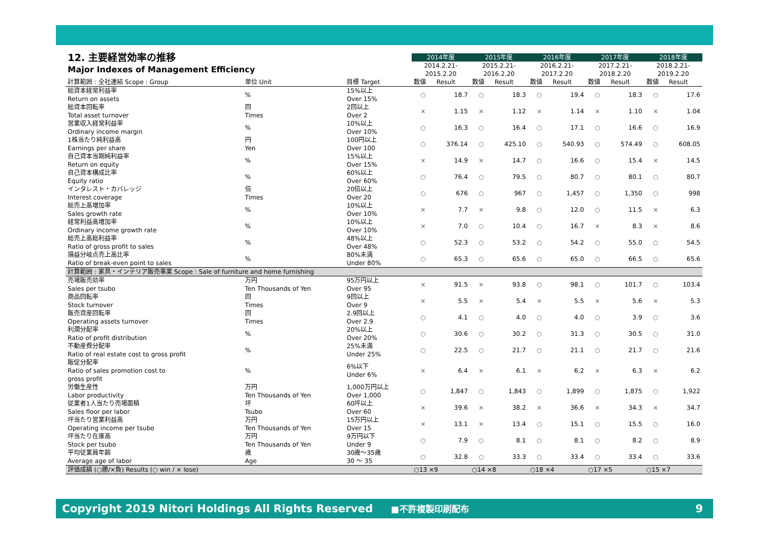| 12. 主要経営効率の推移 | | | 2014年度 | | 2015年度 | | 2016年度 | | 2017年度 | | 2018年度 | |
| Major Indexes of Management Efficiency | | | 2014.2.21- 2015.2.20 | | 2015.2.21- 2016.2.20 | | 2016.2.21- 2017.2.20 | | 2017.2.21- 2018.2.20 | | 2018.2.21- 2019.2.20 | |
| 計算範囲 : 全社連結 Scope : Group | 単位 Unit | 目標 Target | 数値 | Result | 数値 | Result | 数値 | Result | 数値 | Result | 数値 | Result |
| 総資本経常利益率 Return on assets | % | 15%以上 Over 15% | ○ | 18.7 | ○ | 18.3 | ○ | 19.4 | ○ | 18.3 | ○ | 17.6 |
| 総資本回転率 Total asset turnover | 回 Times | 2回以上 Over 2 | × | 1.15 | × | 1.12 | × | 1.14 | × | 1.10 | × | 1.04 |
| 営業収入経常利益率 Ordinary income margin | % | 10%以上 Over 10% | ○ | 16.3 | ○ | 16.4 | ○ | 17.1 | ○ | 16.6 | ○ | 16.9 |
| 1株当たり純利益高 Earnings per share | 円 Yen | 100円以上 Over 100 | ○ | 376.14 | ○ | 425.10 | ○ | 540.93 | ○ | 574.49 | ○ | 608.05 |
| 自己資本当期純利益率 Return on equity | % | 15%以上 Over 15% | × | 14.9 | × | 14.7 | ○ | 16.6 | ○ | 15.4 | × | 14.5 |
| 自己資本構成比率 Equity ratio | % | 60%以上 Over 60% | ○ | 76.4 | ○ | 79.5 | ○ | 80.7 | ○ | 80.1 | ○ | 80.7 |
| インタレスト・カバレッジ Interest coverage | 倍 Times | 20倍以上 Over 20 | ○ | 676 | ○ | 967 | ○ | 1,457 | ○ | 1,350 | ○ | 998 |
| 総売上高増加率 Sales growth rate | % | 10%以上 Over 10% | × | 7.7 | × | 9.8 | ○ | 12.0 | ○ | 11.5 | × | 6.3 |
| 経常利益高増加率 Ordinary income growth rate | % | 10%以上 Over 10% | × | 7.0 | ○ | 10.4 | ○ | 16.7 | × | 8.3 | × | 8.6 |
| 総売上高総利益率 Ratio of gross profit to sales | % | 48%以上 Over 48% | ○ | 52.3 | ○ | 53.2 | ○ | 54.2 | ○ | 55.0 | ○ | 54.5 |
| 損益分岐点売上高比率 Ratio of break-even point to sales | % | 80%未満 Under 80% | ○ | 65.3 | ○ | 65.6 | ○ | 65.0 | ○ | 66.5 | ○ | 65.6 |
| 計算範囲 : 家具・インテリア販売事業 Scope : Sale of furniture and home furnishing | | | | | | | | | | | | |
| 売場販売効率 Sales per tsubo | 万円 Ten Thousands of Yen | 95万円以上 Over 95 | × | 91.5 | × | 93.8 | ○ | 98.1 | ○ | 101.7 | ○ | 103.4 |
| 商品回転率 Stock turnover | 回 Times | 9回以上 Over 9 | × | 5.5 | × | 5.4 | × | 5.5 | × | 5.6 | × | 5.3 |
| 販売資産回転率 Operating assets turnover | 回 Times | 2.9回以上 Over 2.9 | ○ | 4.1 | ○ | 4.0 | ○ | 4.0 | ○ | 3.9 | ○ | 3.6 |
| 利潤分配率 Ratio of profit distribution | % | 20%以上 Over 20% | ○ | 30.6 | ○ | 30.2 | ○ | 31.3 | ○ | 30.5 | ○ | 31.0 |
| 不動産費分配率 Ratio of real estate cost to gross profit | % | 25%未満 Under 25% | ○ | 22.5 | ○ | 21.7 | ○ | 21.1 | ○ | 21.7 | ○ | 21.6 |
| 販促分配率 Ratio of sales promotion cost to gross profit | % | 6%以下 Under 6% | × | 6.4 | × | 6.1 | × | 6.2 | × | 6.3 | × | 6.2 |
| 労働生産性 Labor productivity | 万円 Ten Thousands of Yen | 1,000万円以上 Over 1,000 | ○ | 1,847 | ○ | 1,843 | ○ | 1,899 | ○ | 1,875 | ○ | 1,922 |
| 従業者1人当たり売場面積 Sales floor per labor | 坪 Tsubo | 60坪以上 Over 60 | × | 39.6 | × | 38.2 | × | 36.6 | × | 34.3 | × | 34.7 |
| 坪当たり営業利益高 Operating income per tsubo | 万円 Ten Thousands of Yen | 15万円以上 Over 15 | × | 13.1 | × | 13.4 | ○ | 15.1 | ○ | 15.5 | ○ | 16.0 |
| 坪当たり在庫高 Stock per tsubo | 万円 Ten Thousands of Yen | 9万円以下 Under 9 | ○ | 7.9 | ○ | 8.1 | ○ | 8.1 | ○ | 8.2 | ○ | 8.9 |
| 平均従業員年齢 Average age of labor | 歳 Age | 30歳～35歳 30 ～ 35 | ○ | 32.8 | ○ | 33.3 | ○ | 33.4 | ○ | 33.4 | ○ | 33.6 |
| 評価成績 (○勝/×負) Results (○ win / × lose) | | | ○13 ×9 | | ○14 ×8 | | ○18 ×4 | | ○17 ×5 | | ○15 ×7 | |
Copyright 2019 Nitori Holdings All Rights Reserved ■不許複製印刷配布 9